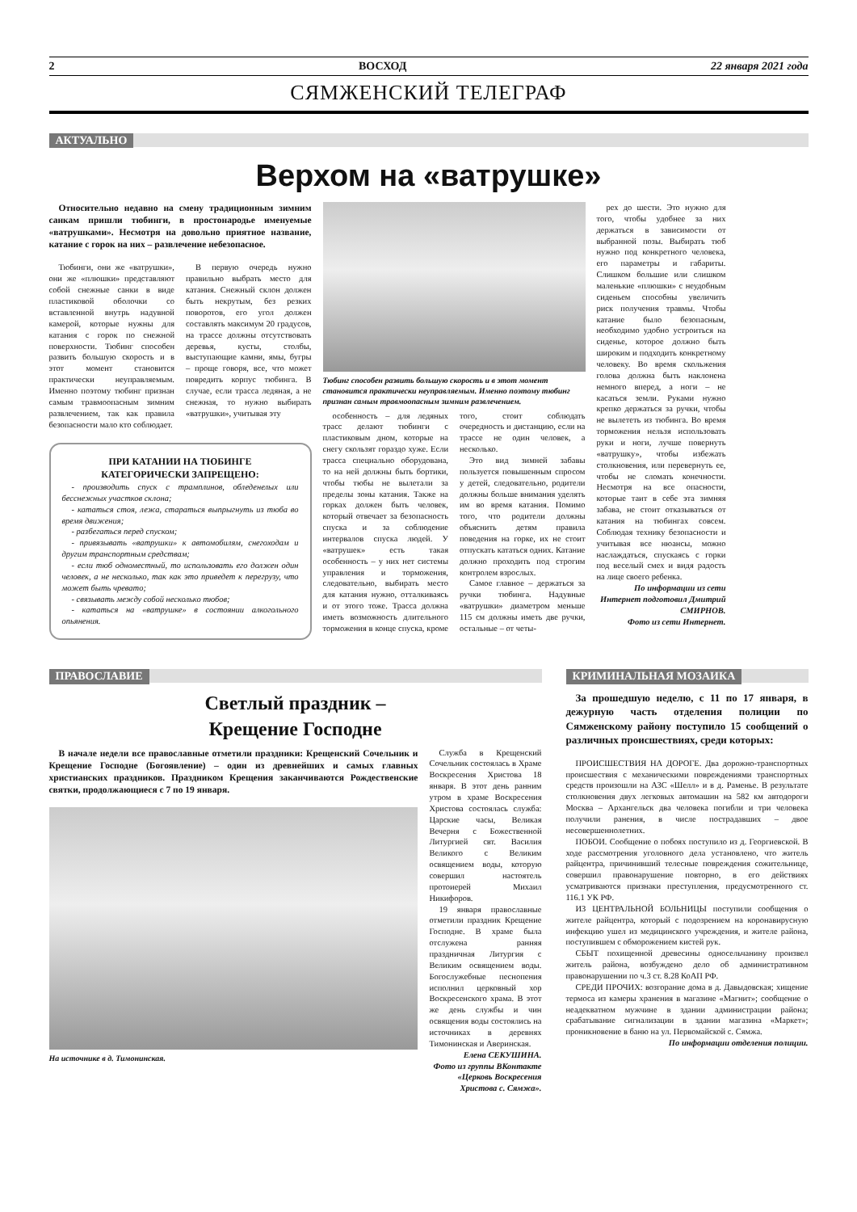2 ВОСХОД 22 января 2021 года
СЯМЖЕНСКИЙ ТЕЛЕГРАФ
АКТУАЛЬНО
Верхом на «ватрушке»
Относительно недавно на смену традиционным зимним санкам пришли тюбинги, в простонародье именуемые «ватрушками». Несмотря на довольно приятное название, катание с горок на них – развлечение небезопасное.
Тюбинги, они же «ватрушки», они же «плюшки» представляют собой снежные санки в виде пластиковой оболочки со вставленной внутрь надувной камерой, которые нужны для катания с горок по снежной поверхности. Тюбинг способен развить большую скорость и в этот момент становится практически неуправляемым. Именно поэтому тюбинг признан самым травмоопасным зимним развлечением, так как правила безопасности мало кто соблюдает.
В первую очередь нужно правильно выбрать место для катания. Снежный склон должен быть некрутым, без резких поворотов, его угол должен составлять максимум 20 градусов, на трассе должны отсутствовать деревья, кусты, столбы, выступающие камни, ямы, бугры – проще говоря, все, что может повредить корпус тюбинга. В случае, если трасса ледяная, а не снежная, то нужно выбирать «ватрушки», учитывая эту
ПРИ КАТАНИИ НА ТЮБИНГЕ
КАТЕГОРИЧЕСКИ ЗАПРЕЩЕНО:
- производить спуск с трамплинов, обледенелых или бесснежных участков склона;
- кататься стоя, лежа, стараться выпрыгнуть из тюба во время движения;
- разбегаться перед спуском;
- привязывать «ватрушки» к автомобилям, снегоходам и другим транспортным средствам;
- если тюб одноместный, то использовать его должен один человек, а не несколько, так как это приведет к перегрузу, что может быть чревато;
- связывать между собой несколько тюбов;
- кататься на «ватрушке» в состоянии алкогольного опьянения.
Тюбинг способен развить большую скорость и в этот момент становится практически неуправляемым. Именно поэтому тюбинг признан самым травмоопасным зимним развлечением.
особенность – для ледяных трасс делают тюбинги с пластиковым дном, которые на снегу скользят гораздо хуже. Если трасса специально оборудована, то на ней должны быть бортики, чтобы тюбы не вылетали за пределы зоны катания. Также на горках должен быть человек, который отвечает за безопасность спуска и за соблюдение интервалов спуска людей. У «ватрушек» есть такая особенность – у них нет системы управления и торможения, следовательно, выбирать место для катания нужно, отталкиваясь и от этого тоже. Трасса должна иметь возможность длительного торможения в конце спуска, кроме того, стоит соблюдать очередность и дистанцию, если на трассе не один человек, а несколько.
Это вид зимней забавы пользуется повышенным спросом у детей, следовательно, родители должны больше внимания уделять им во время катания. Помимо того, что родители должны объяснить детям правила поведения на горке, их не стоит отпускать кататься одних. Катание должно проходить под строгим контролем взрослых.
Самое главное – держаться за ручки тюбинга. Надувные «ватрушки» диаметром меньше 115 см должны иметь две ручки, остальные – от четы-
рех до шести. Это нужно для того, чтобы удобнее за них держаться в зависимости от выбранной позы. Выбирать тюб нужно под конкретного человека, его параметры и габариты. Слишком большие или слишком маленькие «плюшки» с неудобным сиденьем способны увеличить риск получения травмы. Чтобы катание было безопасным, необходимо удобно устроиться на сиденье, которое должно быть широким и подходить конкретному человеку. Во время скольжения голова должна быть наклонена немного вперед, а ноги – не касаться земли. Руками нужно крепко держаться за ручки, чтобы не вылететь из тюбинга. Во время торможения нельзя использовать руки и ноги, лучше повернуть «ватрушку», чтобы избежать столкновения, или перевернуть ее, чтобы не сломать конечности. Несмотря на все опасности, которые таит в себе эта зимняя забава, не стоит отказываться от катания на тюбингах совсем. Соблюдая технику безопасности и учитывая все нюансы, можно наслаждаться, спускаясь с горки под веселый смех и видя радость на лице своего ребенка.
По информации из сети Интернет подготовил Дмитрий СМИРНОВ.
Фото из сети Интернет.
ПРАВОСЛАВИЕ
Светлый праздник –
Крещение Господне
В начале недели все православные отметили праздники: Крещенский Сочельник и Крещение Господне (Богоявление) – один из древнейших и самых главных христианских праздников. Праздником Крещения заканчиваются Рождественские святки, продолжающиеся с 7 по 19 января.
На источнике в д. Тимонинская.
Служба в Крещенский Сочельник состоялась в Храме Воскресения Христова 18 января. В этот день ранним утром в храме Воскресения Христова состоялась служба: Царские часы, Великая Вечерня с Божественной Литургией свт. Василия Великого с Великим освящением воды, которую совершил настоятель протоиерей Михаил Никифоров.
19 января православные отметили праздник Крещение Господне. В храме была отслужена ранняя праздничная Литургия с Великим освящением воды. Богослужебные песнопения исполнил церковный хор Воскресенского храма. В этот же день службы и чин освящения воды состоялись на источниках в деревнях Тимонинская и Аверинская.
Елена СЕКУШИНА.
Фото из группы ВКонтакте «Церковь Воскресения Христова с. Сямжа».
КРИМИНАЛЬНАЯ МОЗАИКА
За прошедшую неделю, с 11 по 17 января, в дежурную часть отделения полиции по Сямженскому району поступило 15 сообщений о различных происшествиях, среди которых:
ПРОИСШЕСТВИЯ НА ДОРОГЕ. Два дорожно-транспортных происшествия с механическими повреждениями транспортных средств произошли на АЗС «Шелл» и в д. Раменье. В результате столкновения двух легковых автомашин на 582 км автодороги Москва – Архангельск два человека погибли и три человека получили ранения, в числе пострадавших – двое несовершеннолетних.
ПОБОИ. Сообщение о побоях поступило из д. Георгиевской. В ходе рассмотрения уголовного дела установлено, что житель райцентра, причинивший телесные повреждения сожительнице, совершил правонарушение повторно, в его действиях усматриваются признаки преступления, предусмотренного ст. 116.1 УК РФ.
ИЗ ЦЕНТРАЛЬНОЙ БОЛЬНИЦЫ поступили сообщения о жителе райцентра, который с подозрением на коронавирусную инфекцию ушел из медицинского учреждения, и жителе района, поступившем с обморожением кистей рук.
СБЫТ похищенной древесины односельчанину произвел житель района, возбуждено дело об административном правонарушении по ч.3 ст. 8.28 КоАП РФ.
СРЕДИ ПРОЧИХ: возгорание дома в д. Давыдовская; хищение термоса из камеры хранения в магазине «Магнит»; сообщение о неадекватном мужчине в здании администрации района; срабатывание сигнализации в здании магазина «Маркет»; проникновение в баню на ул. Первомайской с. Сямжа.
По информации отделения полиции.